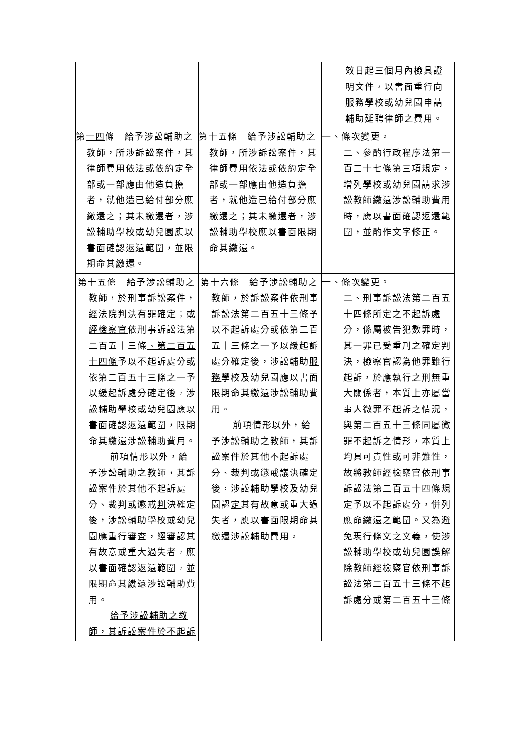| | | 效日起三個月內檢具證明文件，以書面重行向服務學校或幼兒園申請輔助延聘律師之費用。 |
| 第 十四 條 給予涉訟輔助之教師，所涉訴訟案件，其律師費用依法或依約定全部或一部應由他造負擔者，就他造已給付部分應繳還之；其未繳還者，涉訟輔助學校 或幼兒園 應以書面 確認返還範圍，並 限期命其繳還。 | 第十五條 給予涉訟輔助之教師，所涉訴訟案件，其律師費用依法或依約定全部或一部應由他造負擔者，就他造已給付部分應繳還之；其未繳還者，涉訟輔助學校應以書面限期命其繳還。 | 一、條次變更。 二、參酌行政程序法第一百二十七條第三項規定，增列學校或幼兒園請求涉訟教師繳還涉訟輔助費用時，應以書面確認返還範圍，並酌作文字修正。 |
| 第 十五 條 給予涉訟輔助之教師，於 刑事 訴訟案件 ，經法院判決有罪確定；或經檢察官 依刑事訴訟法第二百五十三條 、第二百五十四條 予以不起訴處分或依第二百五十三條之一予以緩起訴處分確定後，涉訟輔助學校 或 幼兒園應以書面 確認返還範圍， 限期命其繳還涉訟輔助費用。 前項情形以外，給予涉訟輔助之教師，其訴訟案件於其他不起訴處分、裁判或懲戒 判 決確定後，涉訟輔助學校 或 幼兒園 應重行審查，經審 認其有故意或重大過失者，應以書面 確認返還範圍，並 限期命其繳還涉訟輔助費用。 給予涉訟輔助之教師，其訴訟案件於不起訴 | 第十六條 給予涉訟輔助之教師，於訴訟案件依刑事訴訟法第二百五十三條予以不起訴處分或依第二百五十三條之一予以緩起訴處分確定後，涉訟輔助 服務 學校及幼兒園應以書面限期命其繳還涉訟輔助費用。 前項情形以外，給予涉訟輔助之教師，其訴訟案件於其他不起訴處分、裁判或懲戒議決確定後，涉訟輔助學校及幼兒園認 定 其有故意或重大過失者，應以書面限期命其繳還涉訟輔助費用。 | 一、條次變更。 二、刑事訴訟法第二百五十四條所定之不起訴處分，係屬被告犯數罪時，其一罪已受重刑之確定判決，檢察官認為他罪雖行起訴，於應執行之刑無重大關係者，本質上亦屬當事人微罪不起訴之情況，與第二百五十三條同屬微罪不起訴之情形，本質上均具可責性或可非難性，故將教師經檢察官依刑事訴訟法第二百五十四條規定予以不起訴處分，併列應命繳還之範圍。又為避免現行條文之文義，使涉訟輔助學校或幼兒園誤解除教師經檢察官依刑事訴訟法第二百五十三條不起訴處分或第二百五十三條 |